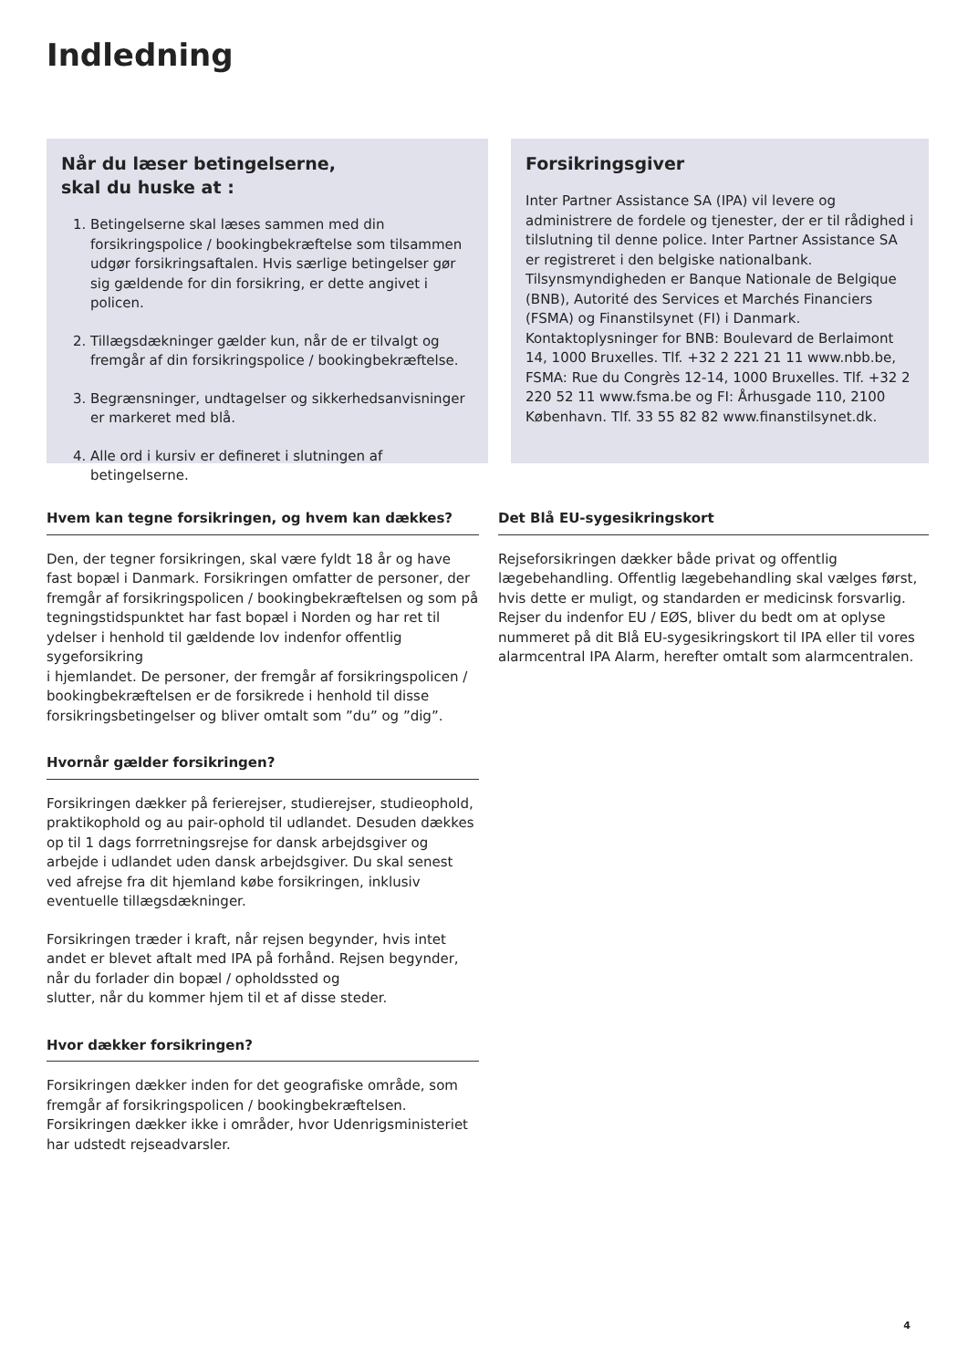Indledning
Når du læser betingelserne,
skal du huske at :
1. Betingelserne skal læses sammen med din forsikringspolice / bookingbekræftelse som tilsammen udgør forsikringsaftalen. Hvis særlige betingelser gør sig gældende for din forsikring, er dette angivet i policen.
2. Tillægsdækninger gælder kun, når de er tilvalgt og fremgår af din forsikringspolice / bookingbekræftelse.
3. Begrænsninger, undtagelser og sikkerhedsanvisninger er markeret med blå.
4. Alle ord i kursiv er defineret i slutningen af betingelserne.
Forsikringsgiver
Inter Partner Assistance SA (IPA) vil levere og administrere de fordele og tjenester, der er til rådighed i tilslutning til denne police. Inter Partner Assistance SA er registreret i den belgiske nationalbank. Tilsynsmyndigheden er Banque Nationale de Belgique (BNB), Autorité des Services et Marchés Financiers (FSMA) og Finanstilsynet (FI) i Danmark. Kontaktoplysninger for BNB: Boulevard de Berlaimont 14, 1000 Bruxelles. Tlf. +32 2 221 21 11 www.nbb.be, FSMA: Rue du Congrès 12-14, 1000 Bruxelles. Tlf. +32 2 220 52 11 www.fsma.be og FI: Århusgade 110, 2100 København. Tlf. 33 55 82 82 www.finanstilsynet.dk.
Hvem kan tegne forsikringen, og hvem kan dækkes?
Den, der tegner forsikringen, skal være fyldt 18 år og have fast bopæl i Danmark. Forsikringen omfatter de personer, der fremgår af forsikringspolicen / bookingbekræftelsen og som på tegningstidspunktet har fast bopæl i Norden og har ret til ydelser i henhold til gældende lov indenfor offentlig sygeforsikring
i hjemlandet. De personer, der fremgår af forsikringspolicen / bookingbekræftelsen er de forsikrede i henhold til disse forsikringsbetingelser og bliver omtalt som ”du” og ”dig”.
Hvornår gælder forsikringen?
Forsikringen dækker på ferierejser, studierejser, studieophold, praktikophold og au pair-ophold til udlandet. Desuden dækkes op til 1 dags forrretningsrejse for dansk arbejdsgiver og arbejde i udlandet uden dansk arbejdsgiver. Du skal senest ved afrejse fra dit hjemland købe forsikringen, inklusiv eventuelle tillægsdækninger.
Forsikringen træder i kraft, når rejsen begynder, hvis intet andet er blevet aftalt med IPA på forhånd. Rejsen begynder, når du forlader din bopæl / opholdssted og
slutter, når du kommer hjem til et af disse steder.
Hvor dækker forsikringen?
Forsikringen dækker inden for det geografiske område, som fremgår af forsikringspolicen / bookingbekræftelsen. Forsikringen dækker ikke i områder, hvor Udenrigsministeriet har udstedt rejseadvarsler.
Det Blå EU-sygesikringskort
Rejseforsikringen dækker både privat og offentlig lægebehandling. Offentlig lægebehandling skal vælges først, hvis dette er muligt, og standarden er medicinsk forsvarlig. Rejser du indenfor EU / EØS, bliver du bedt om at oplyse nummeret på dit Blå EU-sygesikringskort til IPA eller til vores alarmcentral IPA Alarm, herefter omtalt som alarmcentralen.
4